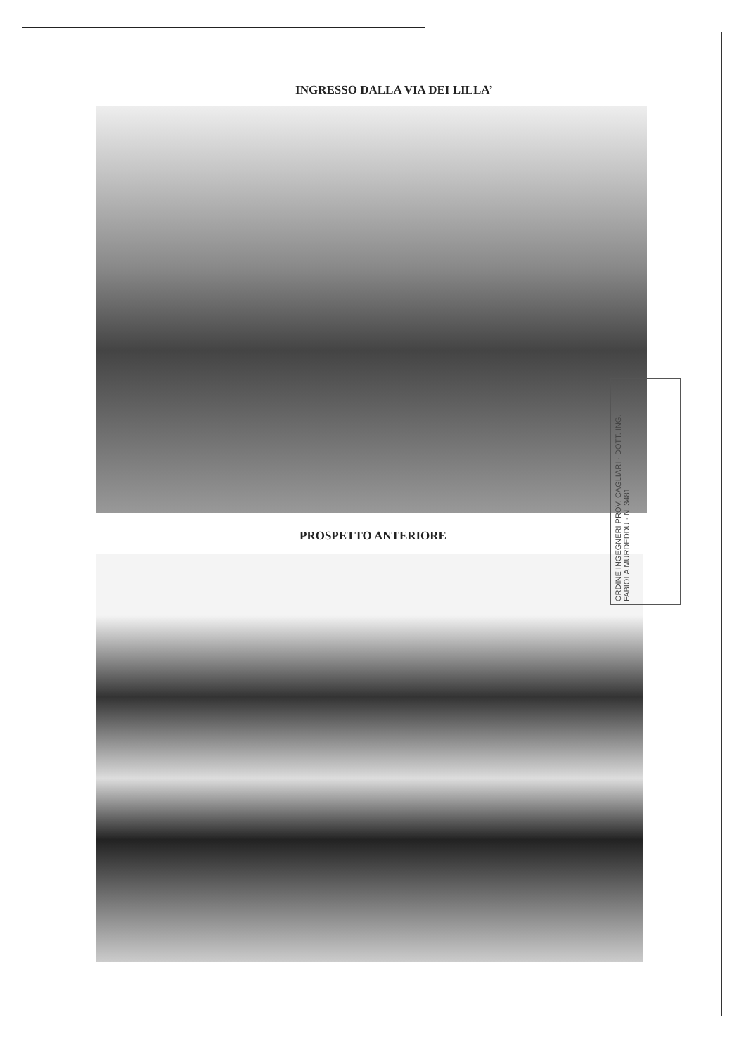INGRESSO DALLA VIA DEI LILLA’
PROSPETTO ANTERIORE
ORDINE INGEGNERI PROV. CAGLIARI · DOTT. ING. FABIOLA MURDEDDU · N. 3481